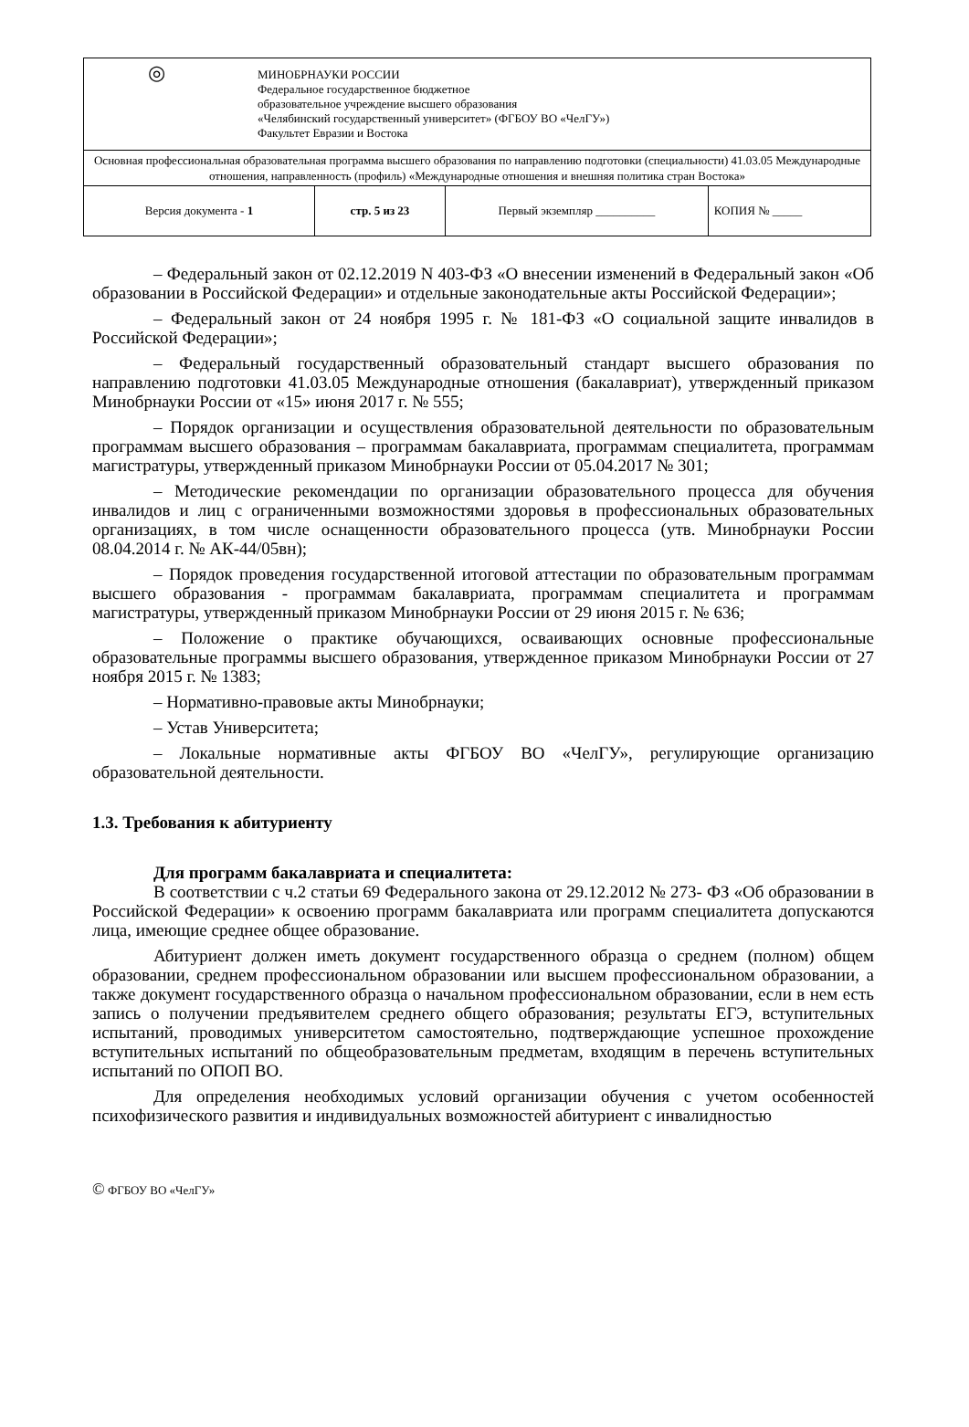| ◎ МИНОБРНАУКИ РОССИИ Федеральное государственное бюджетное образовательное учреждение высшего образования «Челябинский государственный университет» (ФГБОУ ВО «ЧелГУ») Факультет Евразии и Востока | | | |
| Основная профессиональная образовательная программа высшего образования по направлению подготовки (специальности) 41.03.05 Международные отношения, направленность (профиль) «Международные отношения и внешняя политика стран Востока» | | | |
| Версия документа - 1 | стр. 5 из 23 | Первый экземпляр __________ | КОПИЯ № _____ |
– Федеральный закон от 02.12.2019 N 403-ФЗ «О внесении изменений в Федеральный закон «Об образовании в Российской Федерации» и отдельные законодательные акты Российской Федерации»;
– Федеральный закон от 24 ноября 1995 г. № 181-ФЗ «О социальной защите инвалидов в Российской Федерации»;
– Федеральный государственный образовательный стандарт высшего образования по направлению подготовки 41.03.05 Международные отношения (бакалавриат), утвержденный приказом Минобрнауки России от «15» июня 2017 г. № 555;
– Порядок организации и осуществления образовательной деятельности по образовательным программам высшего образования – программам бакалавриата, программам специалитета, программам магистратуры, утвержденный приказом Минобрнауки России от 05.04.2017 № 301;
– Методические рекомендации по организации образовательного процесса для обучения инвалидов и лиц с ограниченными возможностями здоровья в профессиональных образовательных организациях, в том числе оснащенности образовательного процесса (утв. Минобрнауки России 08.04.2014 г. № АК-44/05вн);
– Порядок проведения государственной итоговой аттестации по образовательным программам высшего образования - программам бакалавриата, программам специалитета и программам магистратуры, утвержденный приказом Минобрнауки России от 29 июня 2015 г. № 636;
– Положение о практике обучающихся, осваивающих основные профессиональные образовательные программы высшего образования, утвержденное приказом Минобрнауки России от 27 ноября 2015 г. № 1383;
– Нормативно-правовые акты Минобрнауки;
– Устав Университета;
– Локальные нормативные акты ФГБОУ ВО «ЧелГУ», регулирующие организацию образовательной деятельности.
1.3. Требования к абитуриенту
Для программ бакалавриата и специалитета:
В соответствии с ч.2 статьи 69 Федерального закона от 29.12.2012 № 273- ФЗ «Об образовании в Российской Федерации» к освоению программ бакалавриата или программ специалитета допускаются лица, имеющие среднее общее образование.
Абитуриент должен иметь документ государственного образца о среднем (полном) общем образовании, среднем профессиональном образовании или высшем профессиональном образовании, а также документ государственного образца о начальном профессиональном образовании, если в нем есть запись о получении предъявителем среднего общего образования; результаты ЕГЭ, вступительных испытаний, проводимых университетом самостоятельно, подтверждающие успешное прохождение вступительных испытаний по общеобразовательным предметам, входящим в перечень вступительных испытаний по ОПОП ВО.
Для определения необходимых условий организации обучения с учетом особенностей психофизического развития и индивидуальных возможностей абитуриент с инвалидностью
© ФГБОУ ВО «ЧелГУ»